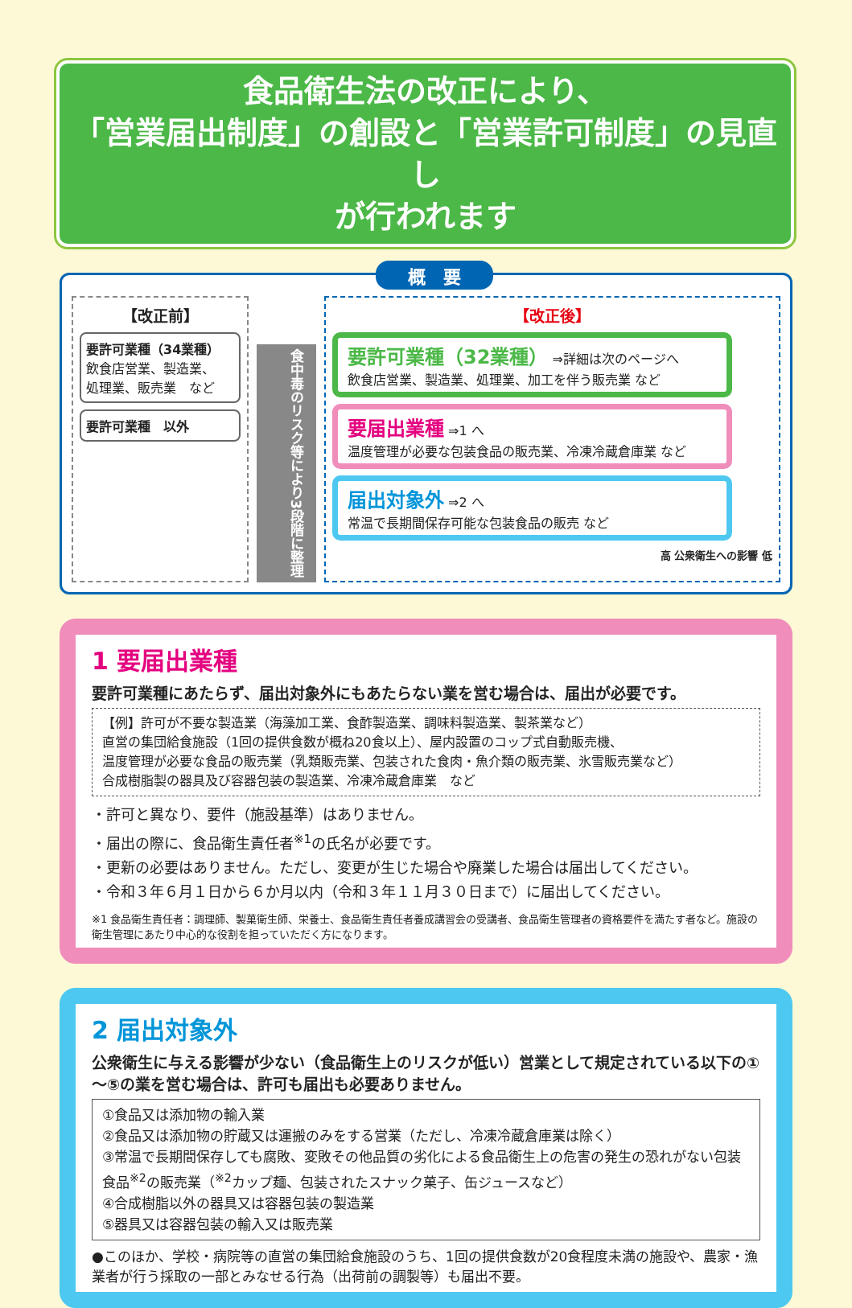食品衛生法の改正により、
「営業届出制度」の創設と「営業許可制度」の見直し
が行われます
概　要
【改正前】
要許可業種（34業種）
飲食店営業、製造業、
処理業、販売業　など
要許可業種　以外
食中毒のリスク等により3段階に整理
【改正後】
要許可業種（32業種） ⇒詳細は次のページへ
飲食店営業、製造業、処理業、加工を伴う販売業 など
要届出業種 ⇒1 へ
温度管理が必要な包装食品の販売業、冷凍冷蔵倉庫業 など
届出対象外 ⇒2 へ
常温で長期間保存可能な包装食品の販売 など
高 公衆衛生への影響 低
1 要届出業種
要許可業種にあたらず、届出対象外にもあたらない業を営む場合は、届出が必要です。
【例】許可が不要な製造業（海藻加工業、食酢製造業、調味料製造業、製茶業など）
直営の集団給食施設（1回の提供食数が概ね20食以上）、屋内設置のコップ式自動販売機、
温度管理が必要な食品の販売業（乳類販売業、包装された食肉・魚介類の販売業、氷雪販売業など）
合成樹脂製の器具及び容器包装の製造業、冷凍冷蔵倉庫業　など
・許可と異なり、要件（施設基準）はありません。
・届出の際に、食品衛生責任者<sup>※1</sup>の氏名が必要です。
・更新の必要はありません。ただし、変更が生じた場合や廃業した場合は届出してください。
・令和３年６月１日から６か月以内（令和３年１１月３０日まで）に届出してください。
※1 食品衛生責任者：調理師、製菓衛生師、栄養士、食品衛生責任者養成講習会の受講者、食品衛生管理者の資格要件を満たす者など。施設の衛生管理にあたり中心的な役割を担っていただく方になります。
2 届出対象外
公衆衛生に与える影響が少ない（食品衛生上のリスクが低い）営業として規定されている以下の①～⑤の業を営む場合は、許可も届出も必要ありません。
①食品又は添加物の輸入業
②食品又は添加物の貯蔵又は運搬のみをする営業（ただし、冷凍冷蔵倉庫業は除く）
③常温で長期間保存しても腐敗、変敗その他品質の劣化による食品衛生上の危害の発生の恐れがない包装食品<sup>※2</sup>の販売業（<sup>※2</sup>カップ麺、包装されたスナック菓子、缶ジュースなど）
④合成樹脂以外の器具又は容器包装の製造業
⑤器具又は容器包装の輸入又は販売業
●このほか、学校・病院等の直営の集団給食施設のうち、1回の提供食数が20食程度未満の施設や、農家・漁業者が行う採取の一部とみなせる行為（出荷前の調製等）も届出不要。